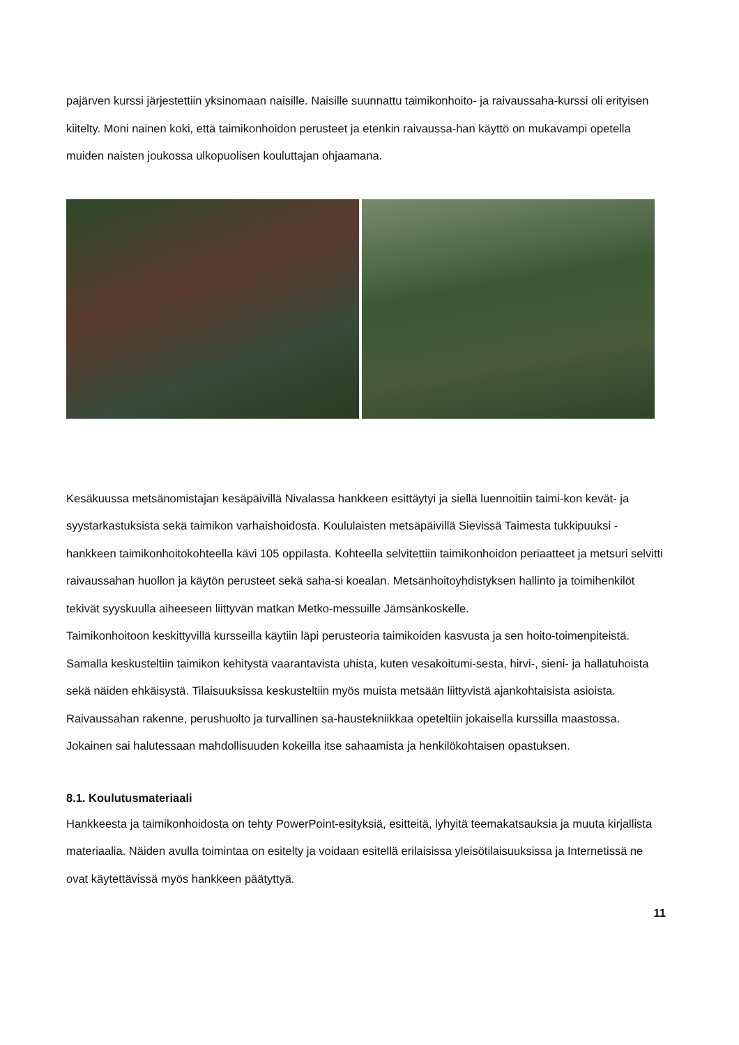pajärven kurssi järjestettiin yksinomaan naisille. Naisille suunnattu taimikonhoito- ja raivaussaha-kurssi oli erityisen kiitelty. Moni nainen koki, että taimikonhoidon perusteet ja etenkin raivaussa-han käyttö on mukavampi opetella muiden naisten joukossa ulkopuolisen kouluttajan ohjaamana.
Kesäkuussa metsänomistajan kesäpäivillä Nivalassa hankkeen esittäytyi ja siellä luennoitiin taimi-kon kevät- ja syystarkastuksista sekä taimikon varhaishoidosta. Koululaisten metsäpäivillä Sievissä Taimesta tukkipuuksi -hankkeen taimikonhoitokohteella kävi 105 oppilasta. Kohteella selvitettiin taimikonhoidon periaatteet ja metsuri selvitti raivaussahan huollon ja käytön perusteet sekä saha-si koealan. Metsänhoitoyhdistyksen hallinto ja toimihenkilöt tekivät syyskuulla aiheeseen liittyvän matkan Metko-messuille Jämsänkoskelle.
Taimikonhoitoon keskittyvillä kursseilla käytiin läpi perusteoria taimikoiden kasvusta ja sen hoito-toimenpiteistä. Samalla keskusteltiin taimikon kehitystä vaarantavista uhista, kuten vesakoitumi-sesta, hirvi-, sieni- ja hallatuhoista sekä näiden ehkäisystä. Tilaisuuksissa keskusteltiin myös muista metsään liittyvistä ajankohtaisista asioista. Raivaussahan rakenne, perushuolto ja turvallinen sa-haustekniikkaa opeteltiin jokaisella kurssilla maastossa. Jokainen sai halutessaan mahdollisuuden kokeilla itse sahaamista ja henkilökohtaisen opastuksen.
8.1. Koulutusmateriaali
Hankkeesta ja taimikonhoidosta on tehty PowerPoint-esityksiä, esitteitä, lyhyitä teemakatsauksia ja muuta kirjallista materiaalia. Näiden avulla toimintaa on esitelty ja voidaan esitellä erilaisissa yleisötilaisuuksissa ja Internetissä ne ovat käytettävissä myös hankkeen päätyttyä.
11